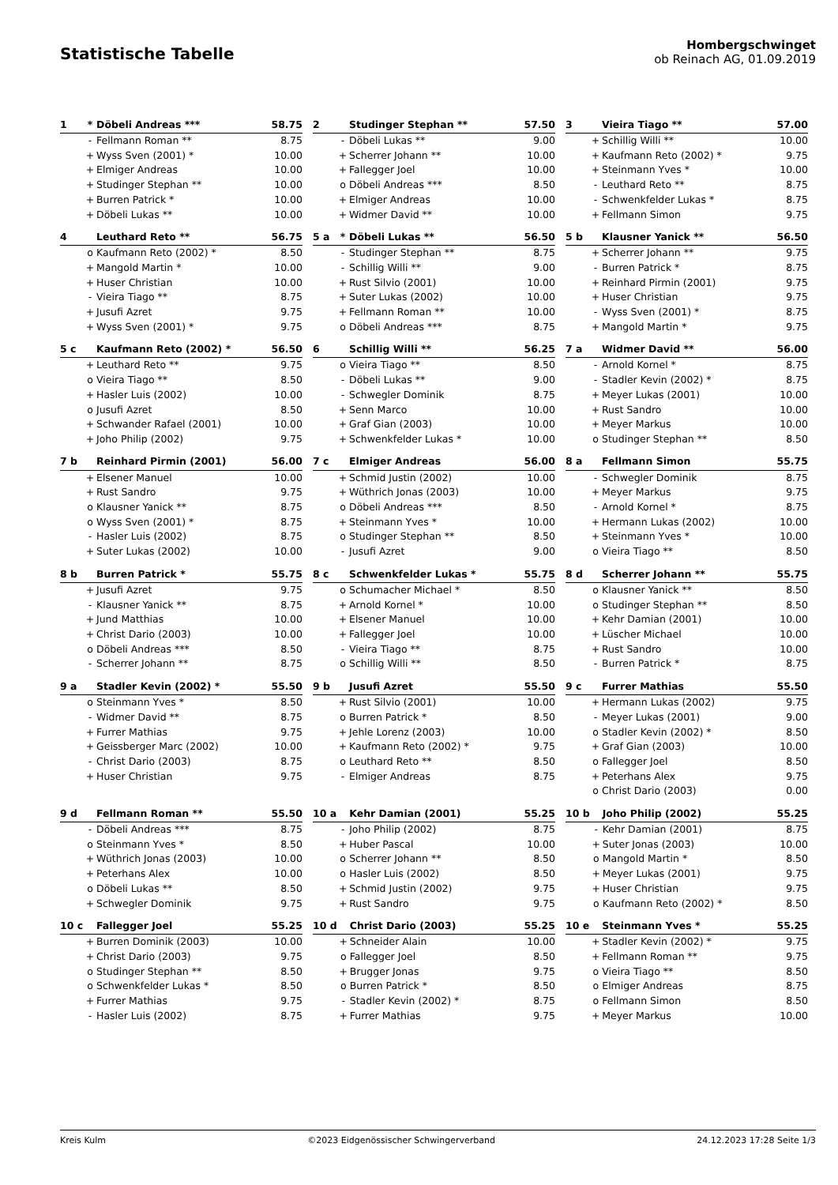Statistische Tabelle
Hombergschwinget
ob Reinach AG, 01.09.2019
| 1 | * | Döbeli Andreas *** | 58.75 |
| --- | --- | --- | --- |
| | - | Fellmann Roman ** | 8.75 |
| | + | Wyss Sven (2001) * | 10.00 |
| | + | Elmiger Andreas | 10.00 |
| | + | Studinger Stephan ** | 10.00 |
| | + | Burren Patrick * | 10.00 |
| | + | Döbeli Lukas ** | 10.00 |
| 2 | | Studinger Stephan ** | 57.50 |
| --- | --- | --- | --- |
| | - | Döbeli Lukas ** | 9.00 |
| | + | Scherrer Johann ** | 10.00 |
| | + | Fallegger Joel | 10.00 |
| | o | Döbeli Andreas *** | 8.50 |
| | + | Elmiger Andreas | 10.00 |
| | + | Widmer David ** | 10.00 |
| 3 | | Vieira Tiago ** | 57.00 |
| --- | --- | --- | --- |
| | + | Schillig Willi ** | 10.00 |
| | + | Kaufmann Reto (2002) * | 9.75 |
| | + | Steinmann Yves * | 10.00 |
| | - | Leuthard Reto ** | 8.75 |
| | - | Schwenkfelder Lukas * | 8.75 |
| | + | Fellmann Simon | 9.75 |
| 4 | | Leuthard Reto ** | 56.75 |
| --- | --- | --- | --- |
| | o | Kaufmann Reto (2002) * | 8.50 |
| | + | Mangold Martin * | 10.00 |
| | + | Huser Christian | 10.00 |
| | - | Vieira Tiago ** | 8.75 |
| | + | Jusufi Azret | 9.75 |
| | + | Wyss Sven (2001) * | 9.75 |
| 5 a | * | Döbeli Lukas ** | 56.50 |
| --- | --- | --- | --- |
| | - | Studinger Stephan ** | 8.75 |
| | - | Schillig Willi ** | 9.00 |
| | + | Rust Silvio (2001) | 10.00 |
| | + | Suter Lukas (2002) | 10.00 |
| | + | Fellmann Roman ** | 10.00 |
| | o | Döbeli Andreas *** | 8.75 |
| 5 b | | Klausner Yanick ** | 56.50 |
| --- | --- | --- | --- |
| | + | Scherrer Johann ** | 9.75 |
| | - | Burren Patrick * | 8.75 |
| | + | Reinhard Pirmin (2001) | 9.75 |
| | + | Huser Christian | 9.75 |
| | - | Wyss Sven (2001) * | 8.75 |
| | + | Mangold Martin * | 9.75 |
| 5 c | | Kaufmann Reto (2002) * | 56.50 |
| --- | --- | --- | --- |
| | + | Leuthard Reto ** | 9.75 |
| | o | Vieira Tiago ** | 8.50 |
| | + | Hasler Luis (2002) | 10.00 |
| | o | Jusufi Azret | 8.50 |
| | + | Schwander Rafael (2001) | 10.00 |
| | + | Joho Philip (2002) | 9.75 |
| 6 | | Schillig Willi ** | 56.25 |
| --- | --- | --- | --- |
| | o | Vieira Tiago ** | 8.50 |
| | - | Döbeli Lukas ** | 9.00 |
| | - | Schwegler Dominik | 8.75 |
| | + | Senn Marco | 10.00 |
| | + | Graf Gian (2003) | 10.00 |
| | + | Schwenkfelder Lukas * | 10.00 |
| 7 a | | Widmer David ** | 56.00 |
| --- | --- | --- | --- |
| | - | Arnold Kornel * | 8.75 |
| | - | Stadler Kevin (2002) * | 8.75 |
| | + | Meyer Lukas (2001) | 10.00 |
| | + | Rust Sandro | 10.00 |
| | + | Meyer Markus | 10.00 |
| | o | Studinger Stephan ** | 8.50 |
| 7 b | | Reinhard Pirmin (2001) | 56.00 |
| --- | --- | --- | --- |
| | + | Elsener Manuel | 10.00 |
| | + | Rust Sandro | 9.75 |
| | o | Klausner Yanick ** | 8.75 |
| | o | Wyss Sven (2001) * | 8.75 |
| | - | Hasler Luis (2002) | 8.75 |
| | + | Suter Lukas (2002) | 10.00 |
| 7 c | | Elmiger Andreas | 56.00 |
| --- | --- | --- | --- |
| | + | Schmid Justin (2002) | 10.00 |
| | + | Wüthrich Jonas (2003) | 10.00 |
| | o | Döbeli Andreas *** | 8.50 |
| | + | Steinmann Yves * | 10.00 |
| | o | Studinger Stephan ** | 8.50 |
| | - | Jusufi Azret | 9.00 |
| 8 a | | Fellmann Simon | 55.75 |
| --- | --- | --- | --- |
| | - | Schwegler Dominik | 8.75 |
| | + | Meyer Markus | 9.75 |
| | - | Arnold Kornel * | 8.75 |
| | + | Hermann Lukas (2002) | 10.00 |
| | + | Steinmann Yves * | 10.00 |
| | o | Vieira Tiago ** | 8.50 |
| 8 b | | Burren Patrick * | 55.75 |
| --- | --- | --- | --- |
| | + | Jusufi Azret | 9.75 |
| | - | Klausner Yanick ** | 8.75 |
| | + | Jund Matthias | 10.00 |
| | + | Christ Dario (2003) | 10.00 |
| | o | Döbeli Andreas *** | 8.50 |
| | - | Scherrer Johann ** | 8.75 |
| 8 c | | Schwenkfelder Lukas * | 55.75 |
| --- | --- | --- | --- |
| | o | Schumacher Michael * | 8.50 |
| | + | Arnold Kornel * | 10.00 |
| | + | Elsener Manuel | 10.00 |
| | + | Fallegger Joel | 10.00 |
| | - | Vieira Tiago ** | 8.75 |
| | o | Schillig Willi ** | 8.50 |
| 8 d | | Scherrer Johann ** | 55.75 |
| --- | --- | --- | --- |
| | o | Klausner Yanick ** | 8.50 |
| | o | Studinger Stephan ** | 8.50 |
| | + | Kehr Damian (2001) | 10.00 |
| | + | Lüscher Michael | 10.00 |
| | + | Rust Sandro | 10.00 |
| | - | Burren Patrick * | 8.75 |
| 9 a | | Stadler Kevin (2002) * | 55.50 |
| --- | --- | --- | --- |
| | o | Steinmann Yves * | 8.50 |
| | - | Widmer David ** | 8.75 |
| | + | Furrer Mathias | 9.75 |
| | + | Geissberger Marc (2002) | 10.00 |
| | - | Christ Dario (2003) | 8.75 |
| | + | Huser Christian | 9.75 |
| 9 b | | Jusufi Azret | 55.50 |
| --- | --- | --- | --- |
| | + | Rust Silvio (2001) | 10.00 |
| | o | Burren Patrick * | 8.50 |
| | + | Jehle Lorenz (2003) | 10.00 |
| | + | Kaufmann Reto (2002) * | 9.75 |
| | o | Leuthard Reto ** | 8.50 |
| | - | Elmiger Andreas | 8.75 |
| 9 c | | Furrer Mathias | 55.50 |
| --- | --- | --- | --- |
| | + | Hermann Lukas (2002) | 9.75 |
| | - | Meyer Lukas (2001) | 9.00 |
| | o | Stadler Kevin (2002) * | 8.50 |
| | + | Graf Gian (2003) | 10.00 |
| | o | Fallegger Joel | 8.50 |
| | + | Peterhans Alex | 9.75 |
| | o | Christ Dario (2003) | 0.00 |
| 9 d | | Fellmann Roman ** | 55.50 |
| --- | --- | --- | --- |
| | - | Döbeli Andreas *** | 8.75 |
| | o | Steinmann Yves * | 8.50 |
| | + | Wüthrich Jonas (2003) | 10.00 |
| | + | Peterhans Alex | 10.00 |
| | o | Döbeli Lukas ** | 8.50 |
| | + | Schwegler Dominik | 9.75 |
| 10 a | | Kehr Damian (2001) | 55.25 |
| --- | --- | --- | --- |
| | - | Joho Philip (2002) | 8.75 |
| | + | Huber Pascal | 10.00 |
| | o | Scherrer Johann ** | 8.50 |
| | o | Hasler Luis (2002) | 8.50 |
| | + | Schmid Justin (2002) | 9.75 |
| | + | Rust Sandro | 9.75 |
| 10 b | | Joho Philip (2002) | 55.25 |
| --- | --- | --- | --- |
| | - | Kehr Damian (2001) | 8.75 |
| | + | Suter Jonas (2003) | 10.00 |
| | o | Mangold Martin * | 8.50 |
| | + | Meyer Lukas (2001) | 9.75 |
| | + | Huser Christian | 9.75 |
| | o | Kaufmann Reto (2002) * | 8.50 |
| 10 c | | Fallegger Joel | 55.25 |
| --- | --- | --- | --- |
| | + | Burren Dominik (2003) | 10.00 |
| | + | Christ Dario (2003) | 9.75 |
| | o | Studinger Stephan ** | 8.50 |
| | o | Schwenkfelder Lukas * | 8.50 |
| | + | Furrer Mathias | 9.75 |
| | - | Hasler Luis (2002) | 8.75 |
| 10 d | | Christ Dario (2003) | 55.25 |
| --- | --- | --- | --- |
| | + | Schneider Alain | 10.00 |
| | o | Fallegger Joel | 8.50 |
| | + | Brugger Jonas | 9.75 |
| | o | Burren Patrick * | 8.50 |
| | - | Stadler Kevin (2002) * | 8.75 |
| | + | Furrer Mathias | 9.75 |
| 10 e | | Steinmann Yves * | 55.25 |
| --- | --- | --- | --- |
| | + | Stadler Kevin (2002) * | 9.75 |
| | + | Fellmann Roman ** | 9.75 |
| | o | Vieira Tiago ** | 8.50 |
| | o | Elmiger Andreas | 8.75 |
| | o | Fellmann Simon | 8.50 |
| | + | Meyer Markus | 10.00 |
Kreis Kulm ©2023 Eidgenössischer Schwingerverband 24.12.2023 17:28 Seite 1/3